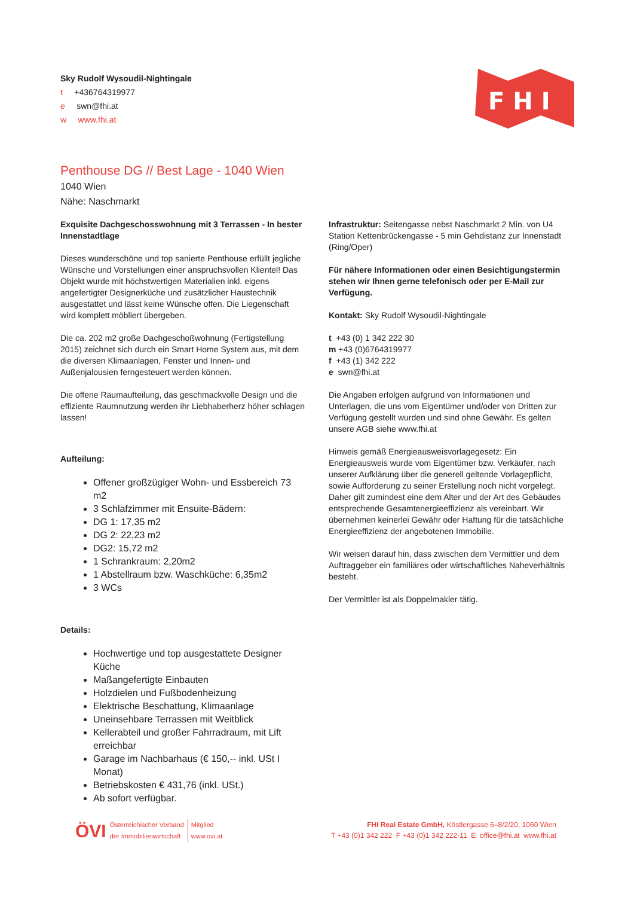Sky Rudolf Wysoudil-Nightingale
t +436764319977
e swn@fhi.at
w www.fhi.at
F H I
Penthouse DG // Best Lage - 1040 Wien
1040 Wien
Nähe: Naschmarkt
Exquisite Dachgeschosswohnung mit 3 Terrassen - In bester Innenstadtlage
Dieses wunderschöne und top sanierte Penthouse erfüllt jegliche Wünsche und Vorstellungen einer anspruchsvollen Klientel! Das Objekt wurde mit höchstwertigen Materialien inkl. eigens angefertigter Designerküche und zusätzlicher Haustechnik ausgestattet und lässt keine Wünsche offen. Die Liegenschaft wird komplett möbliert übergeben.
Die ca. 202 m2 große Dachgeschoßwohnung (Fertigstellung 2015) zeichnet sich durch ein Smart Home System aus, mit dem die diversen Klimaanlagen, Fenster und Innen- und Außenjalousien ferngesteuert werden können.
Die offene Raumaufteilung, das geschmackvolle Design und die effiziente Raumnutzung werden ihr Liebhaberherz höher schlagen lassen!
Aufteilung:
Offener großzügiger Wohn- und Essbereich 73 m2
3 Schlafzimmer mit Ensuite-Bädern:
DG 1: 17,35 m2
DG 2: 22,23 m2
DG2: 15,72 m2
1 Schrankraum: 2,20m2
1 Abstellraum bzw. Waschküche: 6,35m2
3 WCs
Details:
Hochwertige und top ausgestattete Designer Küche
Maßangefertigte Einbauten
Holzdielen und Fußbodenheizung
Elektrische Beschattung, Klimaanlage
Uneinsehbare Terrassen mit Weitblick
Kellerabteil und großer Fahrradraum, mit Lift erreichbar
Garage im Nachbarhaus (€ 150,-- inkl. USt I Monat)
Betriebskosten € 431,76 (inkl. USt.)
Ab sofort verfügbar.
Infrastruktur: Seitengasse nebst Naschmarkt 2 Min. von U4 Station Kettenbrückengasse - 5 min Gehdistanz zur Innenstadt (Ring/Oper)
Für nähere Informationen oder einen Besichtigungstermin stehen wir Ihnen gerne telefonisch oder per E-Mail zur Verfügung.
Kontakt: Sky Rudolf Wysoudil-Nightingale
t +43 (0) 1 342 222 30
m +43 (0)6764319977
f +43 (1) 342 222
e swn@fhi.at
Die Angaben erfolgen aufgrund von Informationen und Unterlagen, die uns vom Eigentümer und/oder von Dritten zur Verfügung gestellt wurden und sind ohne Gewähr. Es gelten unsere AGB siehe www.fhi.at
Hinweis gemäß Energieausweisvorlagegesetz: Ein Energieausweis wurde vom Eigentümer bzw. Verkäufer, nach unserer Aufklärung über die generell geltende Vorlagepflicht, sowie Aufforderung zu seiner Erstellung noch nicht vorgelegt. Daher gilt zumindest eine dem Alter und der Art des Gebäudes entsprechende Gesamtenergieeffizienz als vereinbart. Wir übernehmen keinerlei Gewähr oder Haftung für die tatsächliche Energieeffizienz der angebotenen Immobilie.
Wir weisen darauf hin, dass zwischen dem Vermittler und dem Auftraggeber ein familiäres oder wirtschaftliches Naheverhältnis besteht.
Der Vermittler ist als Doppelmakler tätig.
ÖVI Österreichischer Verband
der Immobilienwirtschaft Mitglied
www.ovi.at
FHI Real Estate GmbH, Köstlergasse 6–8/2/20, 1060 Wien
T +43 (0)1 342 222 F +43 (0)1 342 222-11 E office@fhi.at www.fhi.at